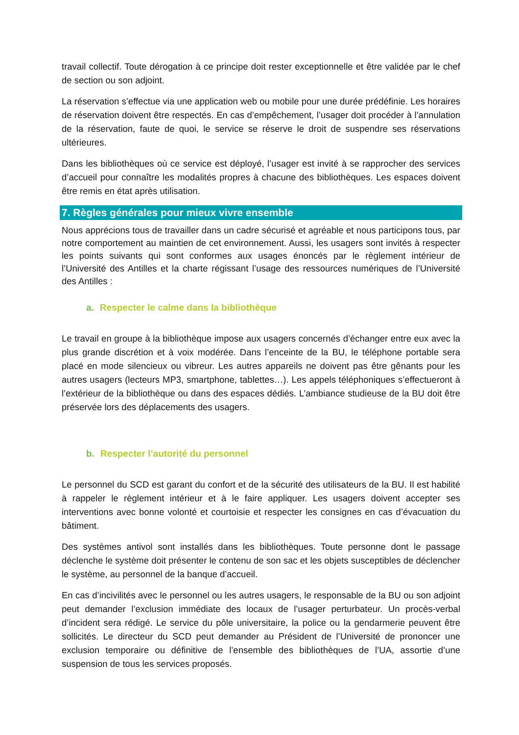travail collectif. Toute dérogation à ce principe doit rester exceptionnelle et être validée par le chef de section ou son adjoint.
La réservation s’effectue via une application web ou mobile pour une durée prédéfinie. Les horaires de réservation doivent être respectés. En cas d’empêchement, l’usager doit procéder à l’annulation de la réservation, faute de quoi, le service se réserve le droit de suspendre ses réservations ultérieures.
Dans les bibliothèques où ce service est déployé, l’usager est invité à se rapprocher des services d’accueil pour connaître les modalités propres à chacune des bibliothèques. Les espaces doivent être remis en état après utilisation.
7. Règles générales pour mieux vivre ensemble
Nous apprécions tous de travailler dans un cadre sécurisé et agréable et nous participons tous, par notre comportement au maintien de cet environnement. Aussi, les usagers sont invités à respecter les points suivants qui sont conformes aux usages énoncés par le règlement intérieur de l’Université des Antilles et la charte régissant l’usage des ressources numériques de l’Université des Antilles :
a. Respecter le calme dans la bibliothèque
Le travail en groupe à la bibliothèque impose aux usagers concernés d’échanger entre eux avec la plus grande discrétion et à voix modérée. Dans l’enceinte de la BU, le téléphone portable sera placé en mode silencieux ou vibreur. Les autres appareils ne doivent pas être gênants pour les autres usagers (lecteurs MP3, smartphone, tablettes…). Les appels téléphoniques s’effectueront à l’extérieur de la bibliothèque ou dans des espaces dédiés. L’ambiance studieuse de la BU doit être préservée lors des déplacements des usagers.
b. Respecter l’autorité du personnel
Le personnel du SCD est garant du confort et de la sécurité des utilisateurs de la BU. Il est habilité à rappeler le règlement intérieur et à le faire appliquer. Les usagers doivent accepter ses interventions avec bonne volonté et courtoisie et respecter les consignes en cas d’évacuation du bâtiment.
Des systèmes antivol sont installés dans les bibliothèques. Toute personne dont le passage déclenche le système doit présenter le contenu de son sac et les objets susceptibles de déclencher le système, au personnel de la banque d’accueil.
En cas d’incivilités avec le personnel ou les autres usagers, le responsable de la BU ou son adjoint peut demander l’exclusion immédiate des locaux de l’usager perturbateur. Un procès-verbal d’incident sera rédigé. Le service du pôle universitaire, la police ou la gendarmerie peuvent être sollicités. Le directeur du SCD peut demander au Président de l’Université de prononcer une exclusion temporaire ou définitive de l’ensemble des bibliothèques de l’UA, assortie d’une suspension de tous les services proposés.